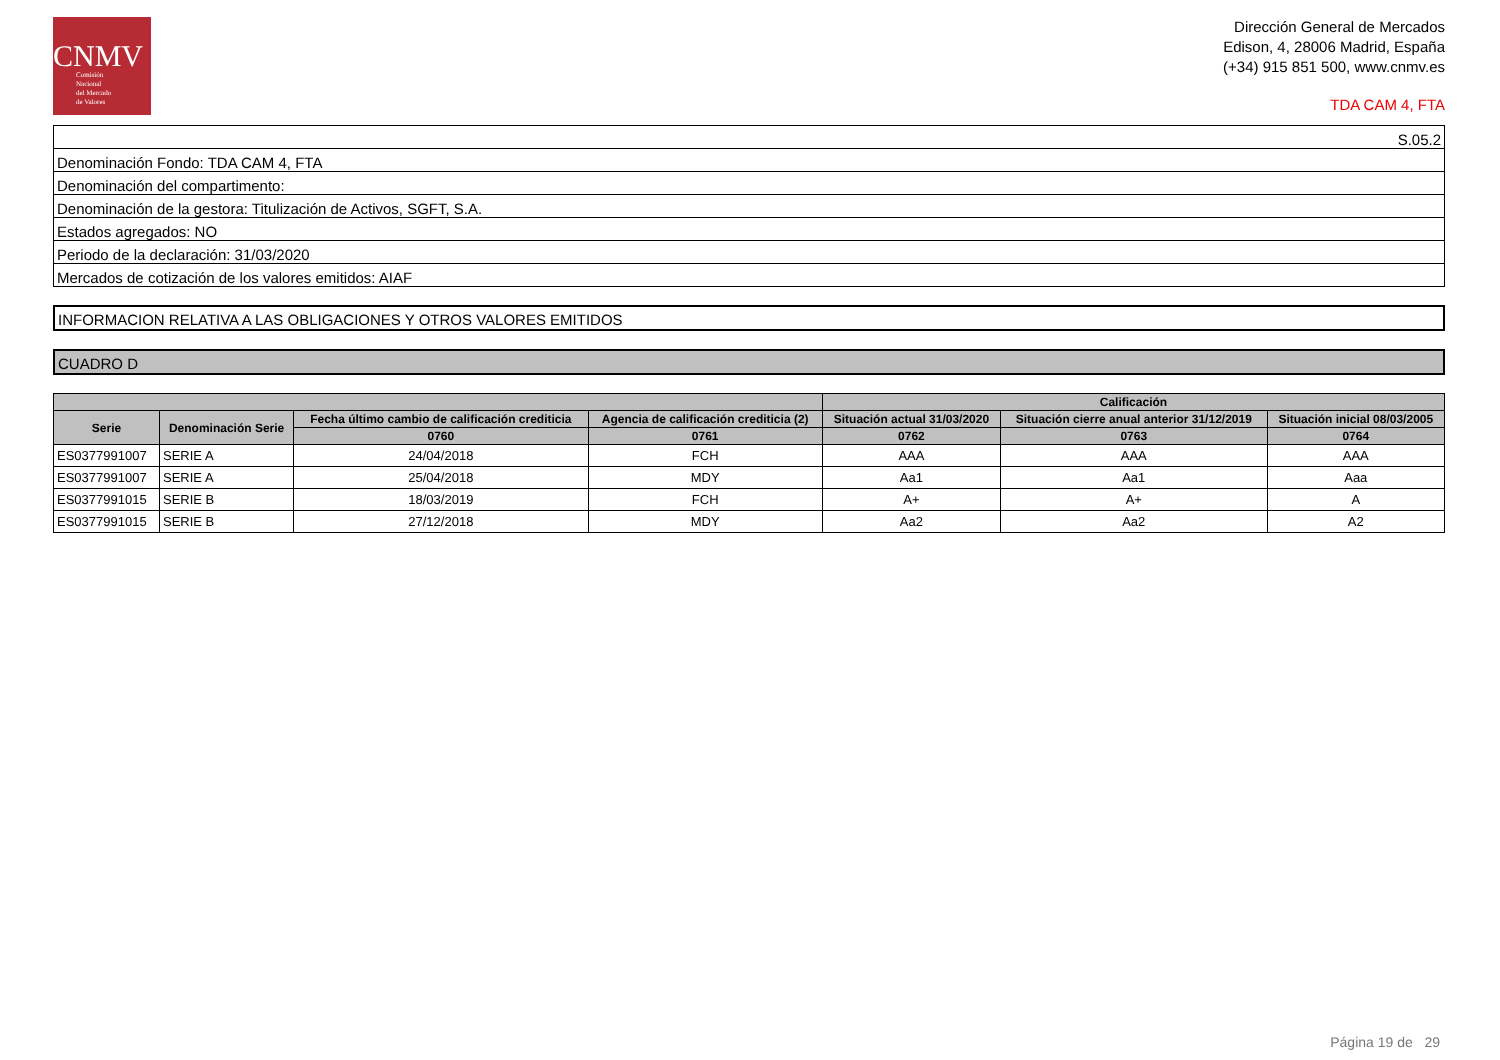CNMV
Comisión
Nacional
del Mercado
de Valores
Dirección General de Mercados
Edison, 4, 28006 Madrid, España
(+34) 915 851 500, www.cnmv.es
TDA CAM 4, FTA
| S.05.2 |
| Denominación Fondo: TDA CAM 4, FTA |
| Denominación del compartimento: |
| Denominación de la gestora: Titulización de Activos, SGFT, S.A. |
| Estados agregados: NO |
| Periodo de la declaración: 31/03/2020 |
| Mercados de cotización de los valores emitidos: AIAF |
INFORMACION RELATIVA A LAS OBLIGACIONES Y OTROS VALORES EMITIDOS
CUADRO D
| | | | | Calificación | | |
| --- | --- | --- | --- | --- | --- | --- |
| Serie | Denominación Serie | Fecha último cambio de calificación crediticia | Agencia de calificación crediticia (2) | Situación actual 31/03/2020 | Situación cierre anual anterior 31/12/2019 | Situación inicial 08/03/2005 |
| | | 0760 | 0761 | 0762 | 0763 | 0764 |
| ES0377991007 | SERIE A | 24/04/2018 | FCH | AAA | AAA | AAA |
| ES0377991007 | SERIE A | 25/04/2018 | MDY | Aa1 | Aa1 | Aaa |
| ES0377991015 | SERIE B | 18/03/2019 | FCH | A+ | A+ | A |
| ES0377991015 | SERIE B | 27/12/2018 | MDY | Aa2 | Aa2 | A2 |
Página 19 de 29